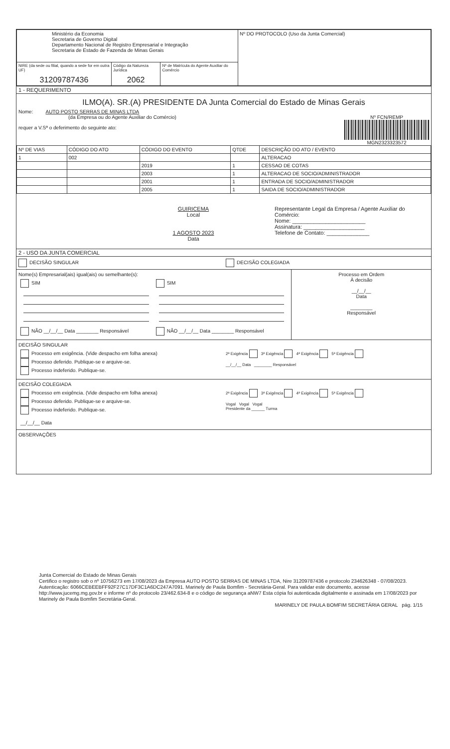| Ministério da Economia Secretaria de Governo Digital Departamento Nacional de Registro Empresarial e Integração Secretaria de Estado de Fazenda de Minas Gerais | | | Nº DO PROTOCOLO (Uso da Junta Comercial) |
| NIRE (da sede ou filial, quando a sede for em outra UF) 31209787436 | Código da Natureza Jurídica 2062 | Nº de Matrícula do Agente Auxiliar do Comércio | |
1 - REQUERIMENTO
ILMO(A). SR.(A) PRESIDENTE DA Junta Comercial do Estado de Minas Gerais
Nome: AUTO POSTO SERRAS DE MINAS LTDA
(da Empresa ou do Agente Auxiliar do Comércio)
Nº FCN/REMP
MGN2323323572
requer a V.Sª o deferimento do seguinte ato:
| Nº DE VIAS | CÓDIGO DO ATO | CÓDIGO DO EVENTO | QTDE | DESCRIÇÃO DO ATO / EVENTO |
| --- | --- | --- | --- | --- |
| 1 | 002 | | | ALTERACAO |
| | | 2019 | 1 | CESSAO DE COTAS |
| | | 2003 | 1 | ALTERACAO DE SOCIO/ADMINISTRADOR |
| | | 2001 | 1 | ENTRADA DE SOCIO/ADMINISTRADOR |
| | | 2005 | 1 | SAIDA DE SOCIO/ADMINISTRADOR |
GUIRICEMA
Local
1 AGOSTO 2023
Data
Representante Legal da Empresa / Agente Auxiliar do Comércio:
Nome: ________________________
Assinatura: ____________________
Telefone de Contato: ______________
2 - USO DA JUNTA COMERCIAL
DECISÃO SINGULAR DECISÃO COLEGIADA
Nome(s) Empresarial(ais) igual(ais) ou semelhante(s):
SIM
NÃO __/__/__ Data ________ Responsável
SIM
NÃO __/__/__ Data ________ Responsável
Processo em Ordem
À decisão
__/__/__
Data
________
Responsável
DECISÃO SINGULAR
Processo em exigência. (Vide despacho em folha anexa)
Processo deferido. Publique-se e arquive-se.
Processo indeferido. Publique-se.
2ª Exigência 3ª Exigência 4ª Exigência 5ª Exigência
__/__/__ Data ________ Responsável
DECISÃO COLEGIADA
Processo em exigência. (Vide despacho em folha anexa)
Processo deferido. Publique-se e arquive-se.
Processo indeferido. Publique-se.
__/__/__ Data
2ª Exigência 3ª Exigência 4ª Exigência 5ª Exigência
Vogal Vogal Vogal
Presidente da ______ Turma
OBSERVAÇÕES
Junta Comercial do Estado de Minas Gerais
Certifico o registro sob o nº 10756273 em 17/08/2023 da Empresa AUTO POSTO SERRAS DE MINAS LTDA, Nire 31209787436 e protocolo 234626348 - 07/08/2023. Autenticação: 6066CEBEEBFF92F27C17DF3C1A6DC247A7091. Marinely de Paula Bomfim - Secretária-Geral. Para validar este documento, acesse http://www.jucemg.mg.gov.br e informe nº do protocolo 23/462.634-8 e o código de segurança aNW7 Esta cópia foi autenticada digitalmente e assinada em 17/08/2023 por Marinely de Paula Bomfim Secretária-Geral.
MARINELY DE PAULA BOMFIM SECRETÁRIA GERAL pág. 1/15